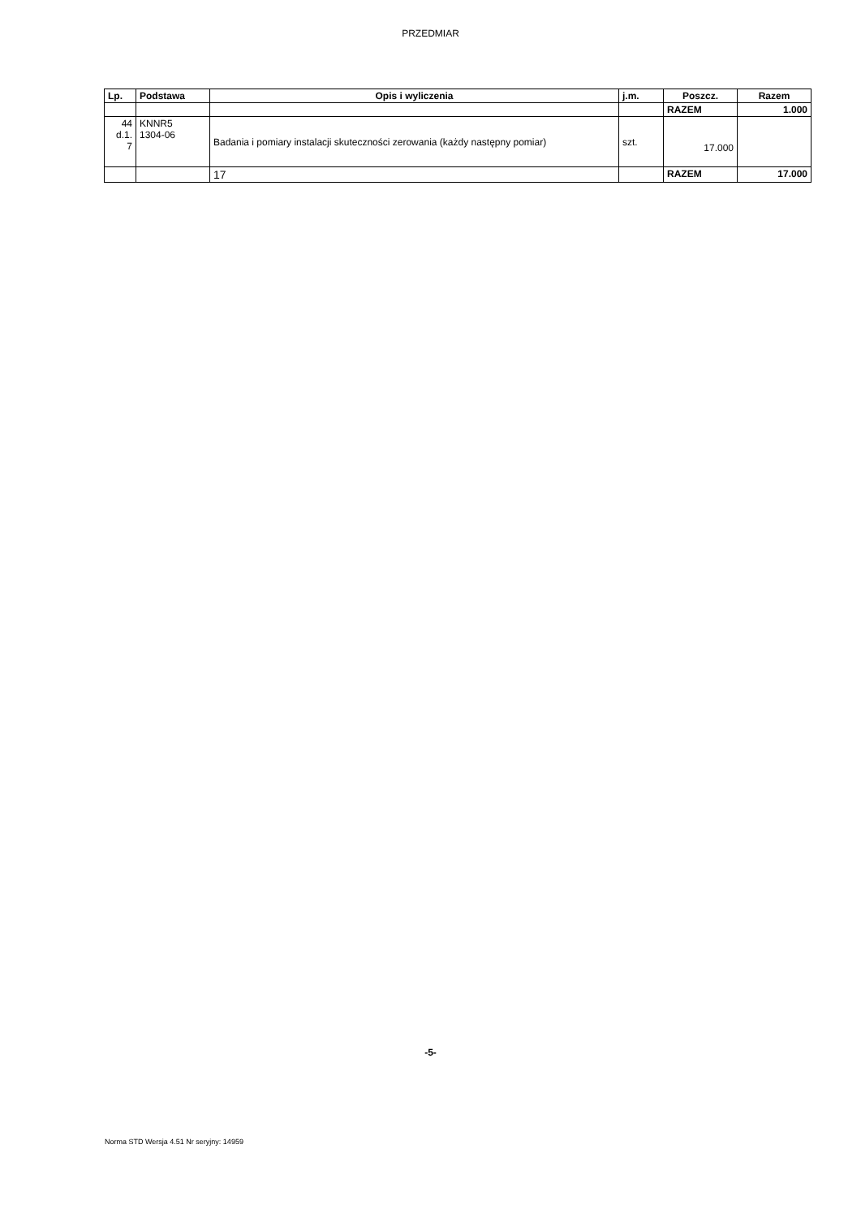PRZEDMIAR
| Lp. | Podstawa | Opis i wyliczenia | j.m. | Poszcz. | Razem |
| --- | --- | --- | --- | --- | --- |
| | | | | RAZEM | 1.000 |
| 44 d.1. 7 | KNNR5 1304-06 | Badania i pomiary instalacji skuteczności zerowania (każdy następny pomiar) | szt. | 17.000 | |
| | | 17 | | RAZEM | 17.000 |
-5-
Norma STD Wersja 4.51 Nr seryjny: 14959